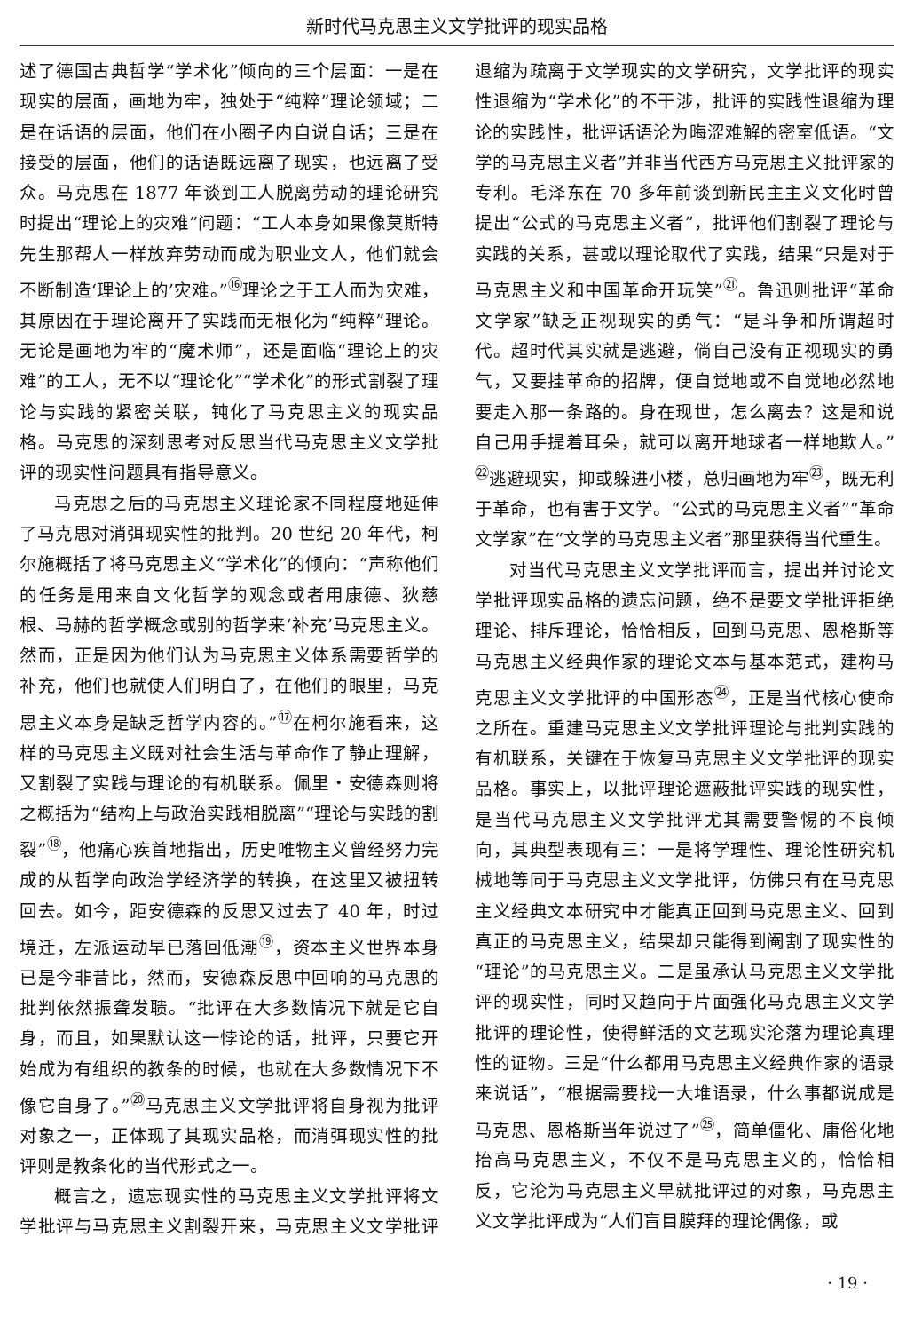新时代马克思主义文学批评的现实品格
述了德国古典哲学“学术化”倾向的三个层面：一是在现实的层面，画地为牢，独处于“纯粹”理论领域；二是在话语的层面，他们在小圈子内自说自话；三是在接受的层面，他们的话语既远离了现实，也远离了受众。马克思在 1877 年谈到工人脱离劳动的理论研究时提出“理论上的灾难”问题：“工人本身如果像莫斯特先生那帮人一样放弃劳动而成为职业文人，他们就会不断制造‘理论上的’灾难。”<sup>⑯</sup>理论之于工人而为灾难，其原因在于理论离开了实践而无根化为“纯粹”理论。无论是画地为牢的“魔术师”，还是面临“理论上的灾难”的工人，无不以“理论化”“学术化”的形式割裂了理论与实践的紧密关联，钝化了马克思主义的现实品格。马克思的深刻思考对反思当代马克思主义文学批评的现实性问题具有指导意义。
马克思之后的马克思主义理论家不同程度地延伸了马克思对消弭现实性的批判。20 世纪 20 年代，柯尔施概括了将马克思主义“学术化”的倾向：“声称他们的任务是用来自文化哲学的观念或者用康德、狄慈根、马赫的哲学概念或别的哲学来‘补充’马克思主义。然而，正是因为他们认为马克思主义体系需要哲学的补充，他们也就使人们明白了，在他们的眼里，马克思主义本身是缺乏哲学内容的。”<sup>⑰</sup>在柯尔施看来，这样的马克思主义既对社会生活与革命作了静止理解，又割裂了实践与理论的有机联系。佩里・安德森则将之概括为“结构上与政治实践相脱离”“理论与实践的割裂”<sup>⑱</sup>，他痛心疾首地指出，历史唯物主义曾经努力完成的从哲学向政治学经济学的转换，在这里又被扭转回去。如今，距安德森的反思又过去了 40 年，时过境迁，左派运动早已落回低潮<sup>⑲</sup>，资本主义世界本身已是今非昔比，然而，安德森反思中回响的马克思的批判依然振聋发聩。“批评在大多数情况下就是它自身，而且，如果默认这一悖论的话，批评，只要它开始成为有组织的教条的时候，也就在大多数情况下不像它自身了。”<sup>⑳</sup>马克思主义文学批评将自身视为批评对象之一，正体现了其现实品格，而消弭现实性的批评则是教条化的当代形式之一。
概言之，遗忘现实性的马克思主义文学批评将文学批评与马克思主义割裂开来，马克思主义文学批评退缩为疏离于文学现实的文学研究，文学批评的现实性退缩为“学术化”的不干涉，批评的实践性退缩为理论的实践性，批评话语沦为晦涩难解的密室低语。“文学的马克思主义者”并非当代西方马克思主义批评家的专利。毛泽东在 70 多年前谈到新民主主义文化时曾提出“公式的马克思主义者”，批评他们割裂了理论与实践的关系，甚或以理论取代了实践，结果“只是对于马克思主义和中国革命开玩笑”<sup>㉑</sup>。鲁迅则批评“革命文学家”缺乏正视现实的勇气：“是斗争和所谓超时代。超时代其实就是逃避，倘自己没有正视现实的勇气，又要挂革命的招牌，便自觉地或不自觉地必然地要走入那一条路的。身在现世，怎么离去？这是和说自己用手提着耳朵，就可以离开地球者一样地欺人。”<sup>㉒</sup>逃避现实，抑或躲进小楼，总归画地为牢<sup>㉓</sup>，既无利于革命，也有害于文学。“公式的马克思主义者”“革命文学家”在“文学的马克思主义者”那里获得当代重生。
对当代马克思主义文学批评而言，提出并讨论文学批评现实品格的遗忘问题，绝不是要文学批评拒绝理论、排斥理论，恰恰相反，回到马克思、恩格斯等马克思主义经典作家的理论文本与基本范式，建构马克思主义文学批评的中国形态<sup>㉔</sup>，正是当代核心使命之所在。重建马克思主义文学批评理论与批判实践的有机联系，关键在于恢复马克思主义文学批评的现实品格。事实上，以批评理论遮蔽批评实践的现实性，是当代马克思主义文学批评尤其需要警惕的不良倾向，其典型表现有三：一是将学理性、理论性研究机械地等同于马克思主义文学批评，仿佛只有在马克思主义经典文本研究中才能真正回到马克思主义、回到真正的马克思主义，结果却只能得到阉割了现实性的“理论”的马克思主义。二是虽承认马克思主义文学批评的现实性，同时又趋向于片面强化马克思主义文学批评的理论性，使得鲜活的文艺现实沦落为理论真理性的证物。三是“什么都用马克思主义经典作家的语录来说话”，“根据需要找一大堆语录，什么事都说成是马克思、恩格斯当年说过了”<sup>㉕</sup>，简单僵化、庸俗化地抬高马克思主义，不仅不是马克思主义的，恰恰相反，它沦为马克思主义早就批评过的对象，马克思主义文学批评成为“人们盲目膜拜的理论偶像，或
· 19 ·